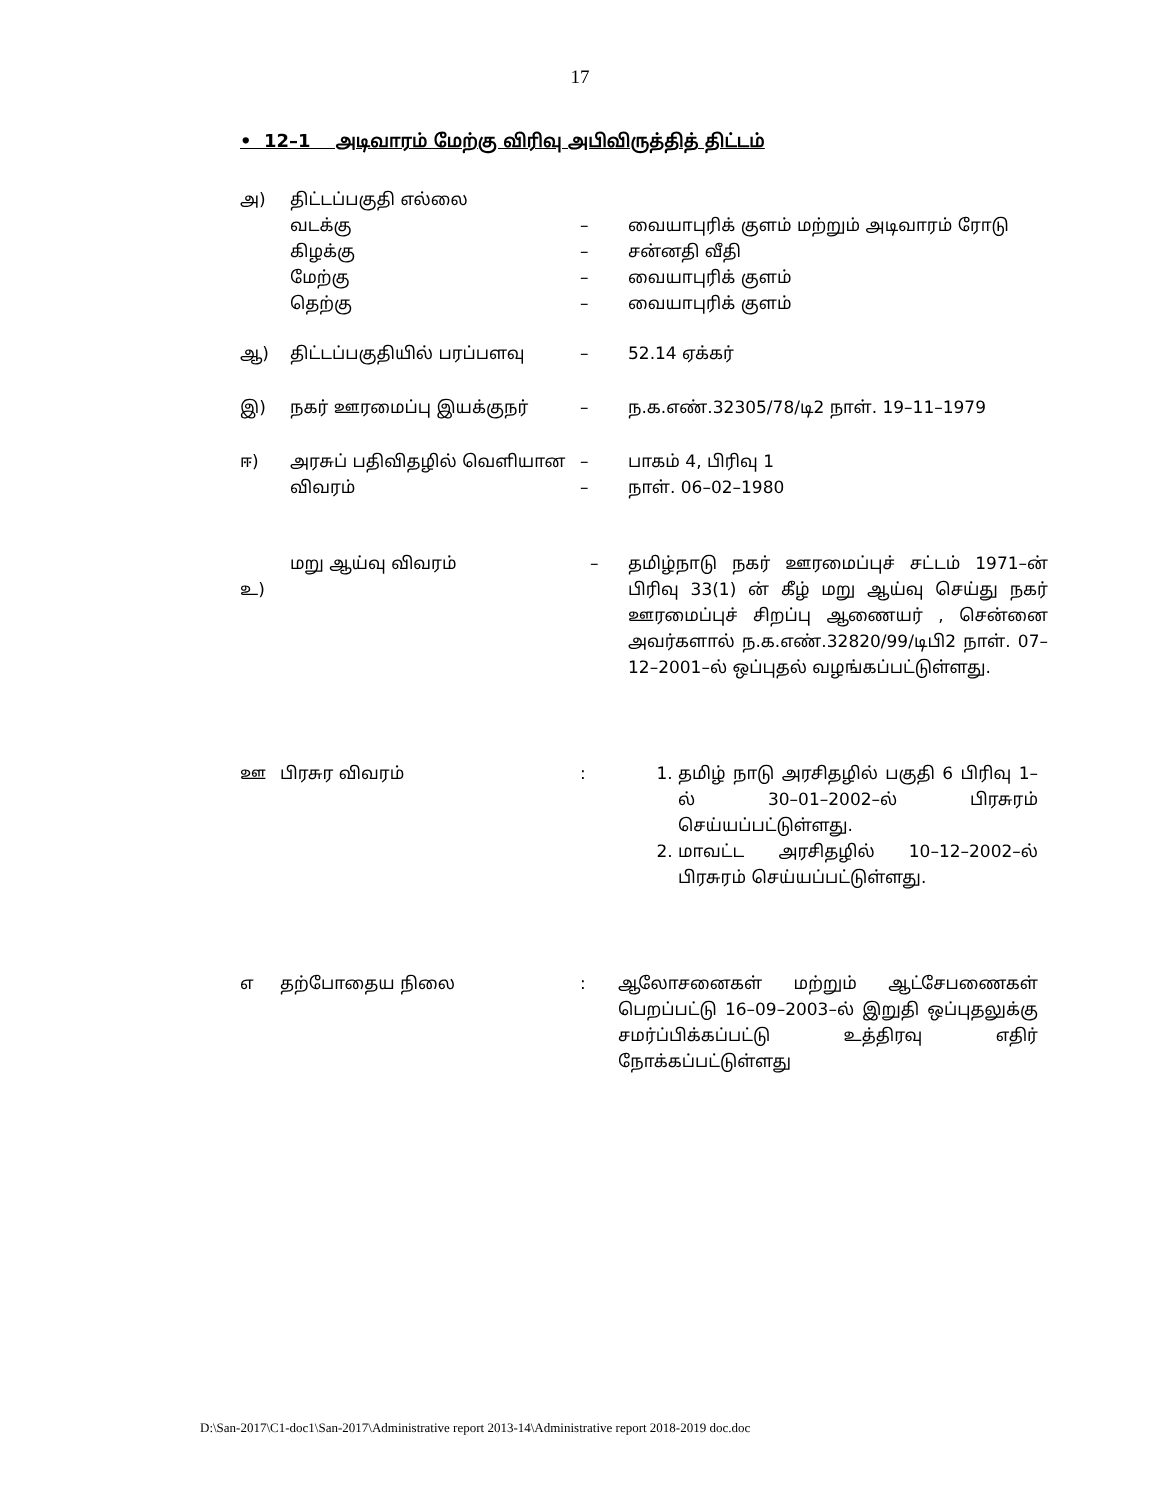17
• 12–1 அடிவாரம் மேற்கு விரிவு அபிவிருத்தித் திட்டம்
அ) திட்டப்பகுதி எல்லை
வடக்கு
கிழக்கு
மேற்கு
தெற்கு
–
–
–
–
வையாபுரிக் குளம் மற்றும் அடிவாரம் ரோடு
சன்னதி வீதி
வையாபுரிக் குளம்
வையாபுரிக் குளம்
ஆ) திட்டப்பகுதியில் பரப்பளவு – 52.14 ஏக்கர்
இ) நகர் ஊரமைப்பு இயக்குநர் – ந.க.எண்.32305/78/டி2 நாள். 19–11–1979
ஈ) அரசுப் பதிவிதழில் வெளியான
விவரம்
–
–
பாகம் 4, பிரிவு 1
நாள். 06–02–1980
உ) மறு ஆய்வு விவரம் – தமிழ்நாடு நகர் ஊரமைப்புச் சட்டம் 1971–ன் பிரிவு 33(1) ன் கீழ் மறு ஆய்வு செய்து நகர் ஊரமைப்புச் சிறப்பு ஆணையர் , சென்னை அவர்களால் ந.க.எண்.32820/99/டிபி2 நாள். 07–12–2001–ல் ஒப்புதல் வழங்கப்பட்டுள்ளது.
ஊ பிரசுர விவரம் : 1. தமிழ் நாடு அரசிதழில் பகுதி 6 பிரிவு 1–ல் 30–01–2002–ல் பிரசுரம் செய்யப்பட்டுள்ளது.
2. மாவட்ட அரசிதழில் 10–12–2002–ல் பிரசுரம் செய்யப்பட்டுள்ளது.
எ தற்போதைய நிலை : ஆலோசனைகள் மற்றும் ஆட்சேபணைகள் பெறப்பட்டு 16–09–2003–ல் இறுதி ஒப்புதலுக்கு சமர்ப்பிக்கப்பட்டு உத்திரவு எதிர் நோக்கப்பட்டுள்ளது
D:\San-2017\C1-doc1\San-2017\Administrative report 2013-14\Administrative report 2018-2019 doc.doc